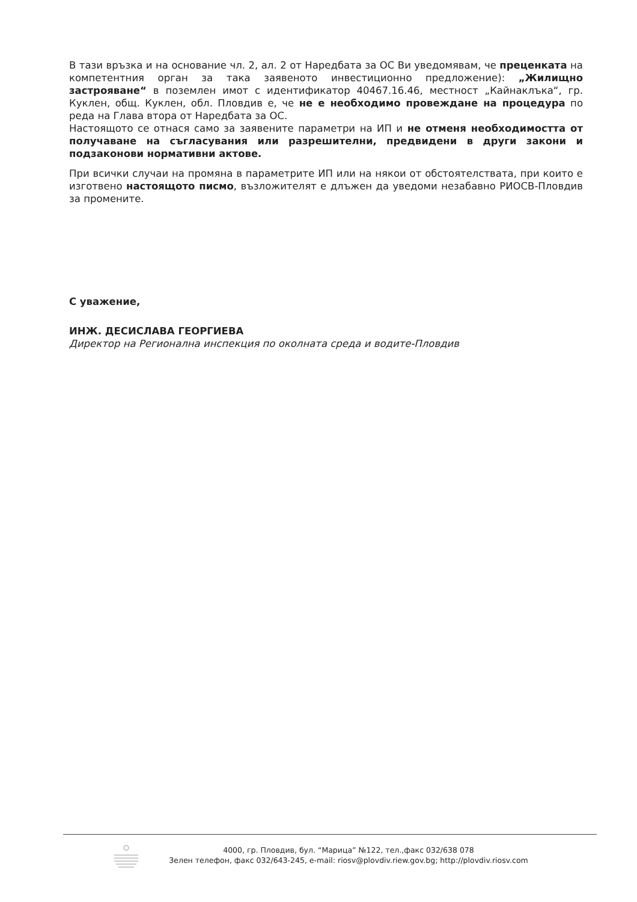В тази връзка и на основание чл. 2, ал. 2 от Наредбата за ОС Ви уведомявам, че преценката на компетентния орган за така заявеното инвестиционно предложение): „Жилищно застрояване“ в поземлен имот с идентификатор 40467.16.46, местност „Кайнаклъка“, гр. Куклен, общ. Куклен, обл. Пловдив е, че не е необходимо провеждане на процедура по реда на Глава втора от Наредбата за ОС.
Настоящото се отнася само за заявените параметри на ИП и не отменя необходимостта от получаване на съгласувания или разрешителни, предвидени в други закони и подзаконови нормативни актове.
При всички случаи на промяна в параметрите ИП или на някои от обстоятелствата, при които е изготвено настоящото писмо, възложителят е длъжен да уведоми незабавно РИОСВ-Пловдив за промените.
С уважение,
ИНЖ. ДЕСИСЛАВА ГЕОРГИЕВА
Директор на Регионална инспекция по околната среда и водите-Пловдив
4000, гр. Пловдив, бул. “Марица” №122, тел.,факс 032/638 078
Зелен телефон, факс 032/643-245, e-mail: riosv@plovdiv.riew.gov.bg; http://plovdiv.riosv.com